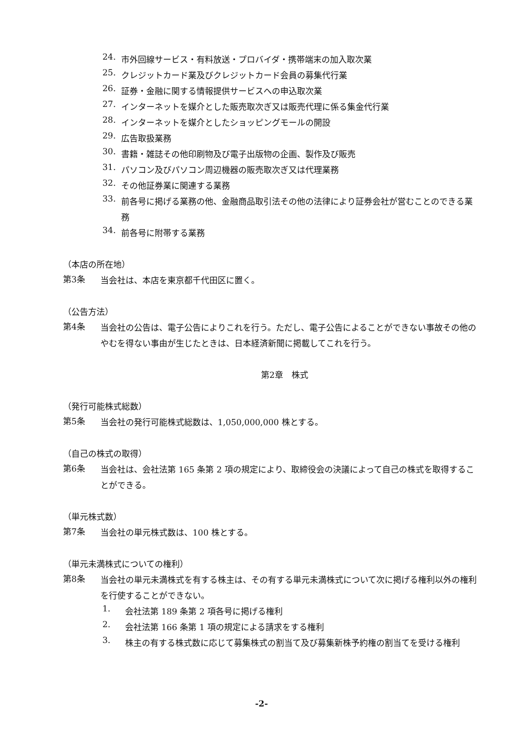24.
市外回線サービス・有料放送・プロバイダ・携帯端末の加入取次業
25.
クレジットカード業及びクレジットカード会員の募集代行業
26.
証券・金融に関する情報提供サービスへの申込取次業
27.
インターネットを媒介とした販売取次ぎ又は販売代理に係る集金代行業
28.
インターネットを媒介としたショッピングモールの開設
29.
広告取扱業務
30.
書籍・雑誌その他印刷物及び電子出版物の企画、製作及び販売
31.
パソコン及びパソコン周辺機器の販売取次ぎ又は代理業務
32.
その他証券業に関連する業務
33.
前各号に掲げる業務の他、金融商品取引法その他の法律により証券会社が営むことのできる業務
34.
前各号に附帯する業務
（本店の所在地）
第3条
当会社は、本店を東京都千代田区に置く。
（公告方法）
第4条
当会社の公告は、電子公告によりこれを行う。ただし、電子公告によることができない事故その他のやむを得ない事由が生じたときは、日本経済新聞に掲載してこれを行う。
第2章　株式
（発行可能株式総数）
第5条
当会社の発行可能株式総数は、1,050,000,000 株とする。
（自己の株式の取得）
第6条
当会社は、会社法第 165 条第 2 項の規定により、取締役会の決議によって自己の株式を取得することができる。
（単元株式数）
第7条
当会社の単元株式数は、100 株とする。
（単元未満株式についての権利）
第8条
当会社の単元未満株式を有する株主は、その有する単元未満株式について次に掲げる権利以外の権利を行使することができない。
1.
会社法第 189 条第 2 項各号に掲げる権利
2.
会社法第 166 条第 1 項の規定による請求をする権利
3.
株主の有する株式数に応じて募集株式の割当て及び募集新株予約権の割当てを受ける権利
-2-